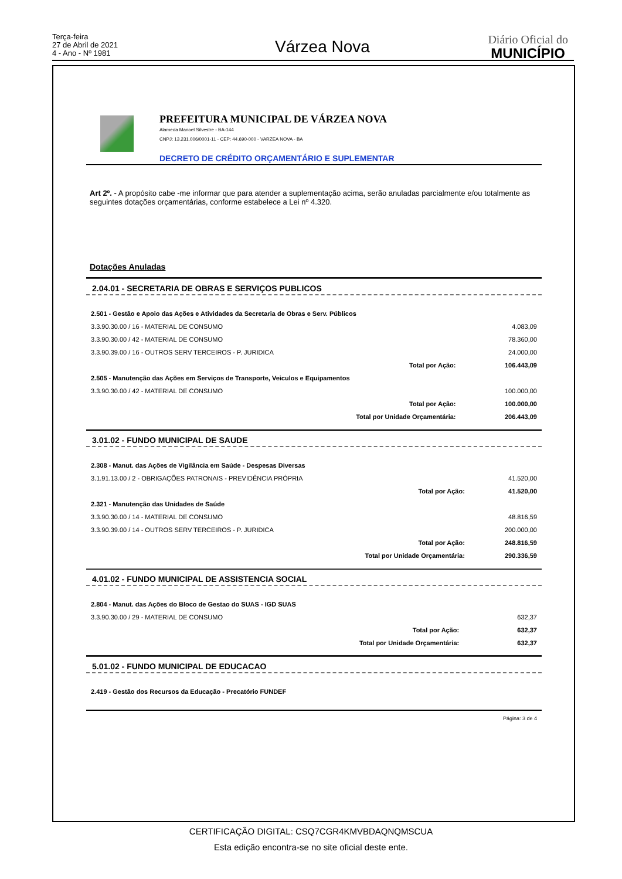Terça-feira
27 de Abril de 2021
4 - Ano - Nº 1981
Várzea Nova
Diário Oficial do
MUNICÍPIO
PREFEITURA MUNICIPAL DE VÁRZEA NOVA
Alameda Manoel Silvestre - BA-144
CNPJ: 13.231.006/0001-11 - CEP: 44.690-000 - VARZEA NOVA - BA
DECRETO DE CRÉDITO ORÇAMENTÁRIO E SUPLEMENTAR
Art 2º. - A propósito cabe -me informar que para atender a suplementação acima, serão anuladas parcialmente e/ou totalmente as seguintes dotações orçamentárias, conforme estabelece a Lei nº 4.320.
Dotações Anuladas
2.04.01 - SECRETARIA DE OBRAS E SERVIÇOS PUBLICOS
| 2.501 - Gestão e Apoio das Ações e Atividades da Secretaria de Obras e Serv. Públicos | | |
| 3.3.90.30.00 / 16 - MATERIAL DE CONSUMO | | 4.083,09 |
| 3.3.90.30.00 / 42 - MATERIAL DE CONSUMO | | 78.360,00 |
| 3.3.90.39.00 / 16 - OUTROS SERV TERCEIROS - P. JURIDICA | | 24.000,00 |
| | Total por Ação: | 106.443,09 |
| 2.505 - Manutenção das Ações em Serviços de Transporte, Veiculos e Equipamentos | | |
| 3.3.90.30.00 / 42 - MATERIAL DE CONSUMO | | 100.000,00 |
| | Total por Ação: | 100.000,00 |
| | Total por Unidade Orçamentária: | 206.443,09 |
3.01.02 - FUNDO MUNICIPAL DE SAUDE
| 2.308 - Manut. das Ações de Vigilância em Saúde - Despesas Diversas | | |
| 3.1.91.13.00 / 2 - OBRIGAÇÕES PATRONAIS - PREVIDÊNCIA PRÓPRIA | | 41.520,00 |
| | Total por Ação: | 41.520,00 |
| 2.321 - Manutenção das Unidades de Saúde | | |
| 3.3.90.30.00 / 14 - MATERIAL DE CONSUMO | | 48.816,59 |
| 3.3.90.39.00 / 14 - OUTROS SERV TERCEIROS - P. JURIDICA | | 200.000,00 |
| | Total por Ação: | 248.816,59 |
| | Total por Unidade Orçamentária: | 290.336,59 |
4.01.02 - FUNDO MUNICIPAL DE ASSISTENCIA SOCIAL
| 2.804 - Manut. das Ações do Bloco de Gestao do SUAS - IGD SUAS | | |
| 3.3.90.30.00 / 29 - MATERIAL DE CONSUMO | | 632,37 |
| | Total por Ação: | 632,37 |
| | Total por Unidade Orçamentária: | 632,37 |
5.01.02 - FUNDO MUNICIPAL DE EDUCACAO
| 2.419 - Gestão dos Recursos da Educação - Precatório FUNDEF |
Página: 3 de 4
CERTIFICAÇÃO DIGITAL: CSQ7CGR4KMVBDAQNQMSCUA
Esta edição encontra-se no site oficial deste ente.